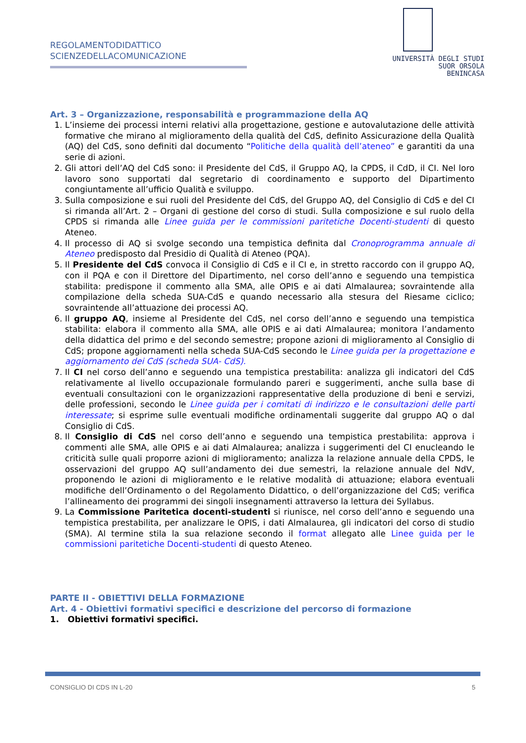REGOLAMENTODIDATTICO
SCIENZEDELLACOMUNICAZIONE
UNIVERSITÀ DEGLI STUDI
SUOR ORSOLA
BENINCASA
Art. 3 – Organizzazione, responsabilità e programmazione della AQ
1. L’insieme dei processi interni relativi alla progettazione, gestione e autovalutazione delle attività formative che mirano al miglioramento della qualità del CdS, definito Assicurazione della Qualità (AQ) del CdS, sono definiti dal documento “Politiche della qualità dell’ateneo” e garantiti da una serie di azioni.
2. Gli attori dell’AQ del CdS sono: il Presidente del CdS, il Gruppo AQ, la CPDS, il CdD, il CI. Nel loro lavoro sono supportati dal segretario di coordinamento e supporto del Dipartimento congiuntamente all’ufficio Qualità e sviluppo.
3. Sulla composizione e sui ruoli del Presidente del CdS, del Gruppo AQ, del Consiglio di CdS e del CI si rimanda all’Art. 2 – Organi di gestione del corso di studi. Sulla composizione e sul ruolo della CPDS si rimanda alle Linee guida per le commissioni paritetiche Docenti-studenti di questo Ateneo.
4. Il processo di AQ si svolge secondo una tempistica definita dal Cronoprogramma annuale di Ateneo predisposto dal Presidio di Qualità di Ateneo (PQA).
5. Il Presidente del CdS convoca il Consiglio di CdS e il CI e, in stretto raccordo con il gruppo AQ, con il PQA e con il Direttore del Dipartimento, nel corso dell’anno e seguendo una tempistica stabilita: predispone il commento alla SMA, alle OPIS e ai dati Almalaurea; sovraintende alla compilazione della scheda SUA-CdS e quando necessario alla stesura del Riesame ciclico; sovraintende all’attuazione dei processi AQ.
6. Il gruppo AQ, insieme al Presidente del CdS, nel corso dell’anno e seguendo una tempistica stabilita: elabora il commento alla SMA, alle OPIS e ai dati Almalaurea; monitora l’andamento della didattica del primo e del secondo semestre; propone azioni di miglioramento al Consiglio di CdS; propone aggiornamenti nella scheda SUA-CdS secondo le Linee guida per la progettazione e aggiornamento dei CdS (scheda SUA- CdS).
7. Il CI nel corso dell’anno e seguendo una tempistica prestabilita: analizza gli indicatori del CdS relativamente al livello occupazionale formulando pareri e suggerimenti, anche sulla base di eventuali consultazioni con le organizzazioni rappresentative della produzione di beni e servizi, delle professioni, secondo le Linee guida per i comitati di indirizzo e le consultazioni delle parti interessate; si esprime sulle eventuali modifiche ordinamentali suggerite dal gruppo AQ o dal Consiglio di CdS.
8. Il Consiglio di CdS nel corso dell’anno e seguendo una tempistica prestabilita: approva i commenti alle SMA, alle OPIS e ai dati Almalaurea; analizza i suggerimenti del CI enucleando le criticità sulle quali proporre azioni di miglioramento; analizza la relazione annuale della CPDS, le osservazioni del gruppo AQ sull’andamento dei due semestri, la relazione annuale del NdV, proponendo le azioni di miglioramento e le relative modalità di attuazione; elabora eventuali modifiche dell’Ordinamento o del Regolamento Didattico, o dell’organizzazione del CdS; verifica l’allineamento dei programmi dei singoli insegnamenti attraverso la lettura dei Syllabus.
9. La Commissione Paritetica docenti-studenti si riunisce, nel corso dell’anno e seguendo una tempistica prestabilita, per analizzare le OPIS, i dati Almalaurea, gli indicatori del corso di studio (SMA). Al termine stila la sua relazione secondo il format allegato alle Linee guida per le commissioni paritetiche Docenti-studenti di questo Ateneo.
PARTE II - OBIETTIVI DELLA FORMAZIONE
Art. 4 - Obiettivi formativi specifici e descrizione del percorso di formazione
1. Obiettivi formativi specifici.
CONSIGLIO DI CDS IN L-20 5